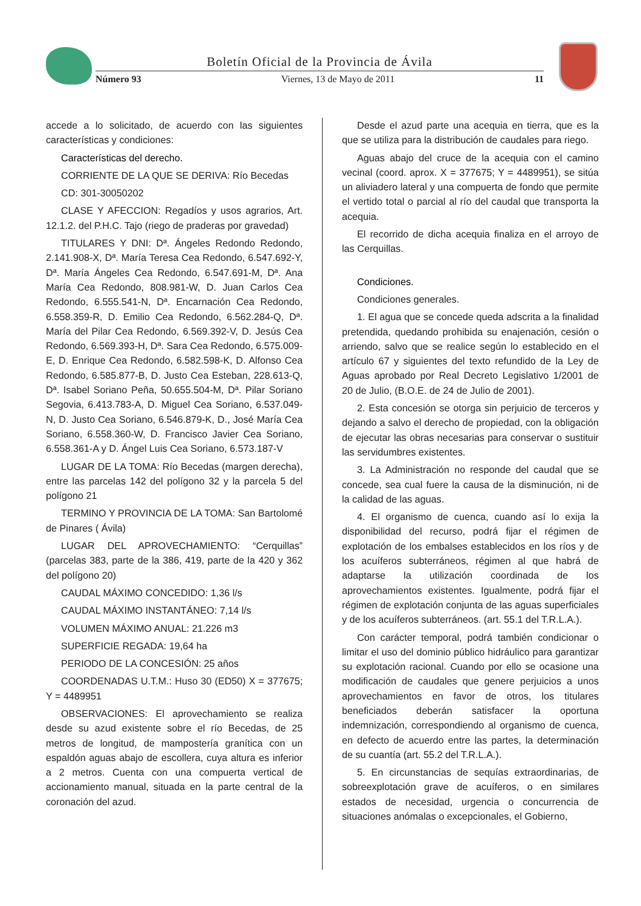Boletín Oficial de la Provincia de Ávila
Número 93 Viernes, 13 de Mayo de 2011 11
accede a lo solicitado, de acuerdo con las siguientes características y condiciones:
Características del derecho.
CORRIENTE DE LA QUE SE DERIVA: Río Becedas
CD: 301-30050202
CLASE Y AFECCION: Regadíos y usos agrarios, Art. 12.1.2. del P.H.C. Tajo (riego de praderas por gravedad)
TITULARES Y DNI: Dª. Ángeles Redondo Redondo, 2.141.908-X, Dª. María Teresa Cea Redondo, 6.547.692-Y, Dª. María Ángeles Cea Redondo, 6.547.691-M, Dª. Ana María Cea Redondo, 808.981-W, D. Juan Carlos Cea Redondo, 6.555.541-N, Dª. Encarnación Cea Redondo, 6.558.359-R, D. Emilio Cea Redondo, 6.562.284-Q, Dª. María del Pilar Cea Redondo, 6.569.392-V, D. Jesús Cea Redondo, 6.569.393-H, Dª. Sara Cea Redondo, 6.575.009-E, D. Enrique Cea Redondo, 6.582.598-K, D. Alfonso Cea Redondo, 6.585.877-B, D. Justo Cea Esteban, 228.613-Q, Dª. Isabel Soriano Peña, 50.655.504-M, Dª. Pilar Soriano Segovia, 6.413.783-A, D. Miguel Cea Soriano, 6.537.049-N, D. Justo Cea Soriano, 6.546.879-K, D., José María Cea Soriano, 6.558.360-W, D. Francisco Javier Cea Soriano, 6.558.361-A y D. Ángel Luis Cea Soriano, 6.573.187-V
LUGAR DE LA TOMA: Río Becedas (margen derecha), entre las parcelas 142 del polígono 32 y la parcela 5 del polígono 21
TERMINO Y PROVINCIA DE LA TOMA: San Bartolomé de Pinares ( Ávila)
LUGAR DEL APROVECHAMIENTO: “Cerquillas” (parcelas 383, parte de la 386, 419, parte de la 420 y 362 del polígono 20)
CAUDAL MÁXIMO CONCEDIDO: 1,36 l/s
CAUDAL MÁXIMO INSTANTÁNEO: 7,14 l/s
VOLUMEN MÁXIMO ANUAL: 21.226 m3
SUPERFICIE REGADA: 19,64 ha
PERIODO DE LA CONCESIÓN: 25 años
COORDENADAS U.T.M.: Huso 30 (ED50) X = 377675; Y = 4489951
OBSERVACIONES: El aprovechamiento se realiza desde su azud existente sobre el río Becedas, de 25 metros de longitud, de mampostería granítica con un espaldón aguas abajo de escollera, cuya altura es inferior a 2 metros. Cuenta con una compuerta vertical de accionamiento manual, situada en la parte central de la coronación del azud.
Desde el azud parte una acequia en tierra, que es la que se utiliza para la distribución de caudales para riego.
Aguas abajo del cruce de la acequia con el camino vecinal (coord. aprox. X = 377675; Y = 4489951), se sitúa un aliviadero lateral y una compuerta de fondo que permite el vertido total o parcial al río del caudal que transporta la acequia.
El recorrido de dicha acequia finaliza en el arroyo de las Cerquillas.
Condiciones.
Condiciones generales.
1. El agua que se concede queda adscrita a la finalidad pretendida, quedando prohibida su enajenación, cesión o arriendo, salvo que se realice según lo establecido en el artículo 67 y siguientes del texto refundido de la Ley de Aguas aprobado por Real Decreto Legislativo 1/2001 de 20 de Julio, (B.O.E. de 24 de Julio de 2001).
2. Esta concesión se otorga sin perjuicio de terceros y dejando a salvo el derecho de propiedad, con la obligación de ejecutar las obras necesarias para conservar o sustituir las servidumbres existentes.
3. La Administración no responde del caudal que se concede, sea cual fuere la causa de la disminución, ni de la calidad de las aguas.
4. El organismo de cuenca, cuando así lo exija la disponibilidad del recurso, podrá fijar el régimen de explotación de los embalses establecidos en los ríos y de los acuíferos subterráneos, régimen al que habrá de adaptarse la utilización coordinada de los aprovechamientos existentes. Igualmente, podrá fijar el régimen de explotación conjunta de las aguas superficiales y de los acuíferos subterráneos. (art. 55.1 del T.R.L.A.).
Con carácter temporal, podrá también condicionar o limitar el uso del dominio público hidráulico para garantizar su explotación racional. Cuando por ello se ocasione una modificación de caudales que genere perjuicios a unos aprovechamientos en favor de otros, los titulares beneficiados deberán satisfacer la oportuna indemnización, correspondiendo al organismo de cuenca, en defecto de acuerdo entre las partes, la determinación de su cuantía (art. 55.2 del T.R.L.A.).
5. En circunstancias de sequías extraordinarias, de sobreexplotación grave de acuíferos, o en similares estados de necesidad, urgencia o concurrencia de situaciones anómalas o excepcionales, el Gobierno,